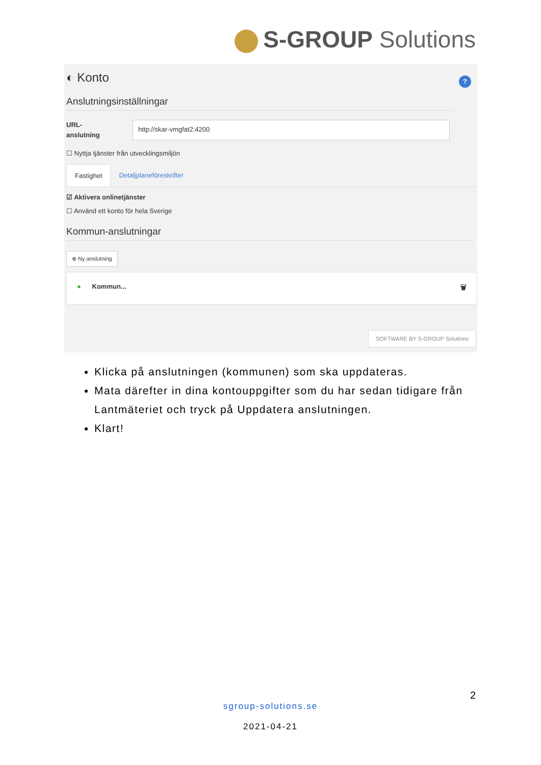S-GROUP Solutions
?
◐ Konto
Anslutningsinställningar
URL-
anslutning
http://skar-vmgfat2:4200
☐ Nyttja tjänster från utvecklingsmiljön
Fastighet Detaljplaneföreskrifter
☑ Aktivera onlinetjänster
☐ Använd ett konto för hela Sverige
Kommun-anslutningar
⊕ Ny anslutning
● Kommun... 🗑
SOFTWARE BY S-GROUP Solutions
Klicka på anslutningen (kommunen) som ska uppdateras.
Mata därefter in dina kontouppgifter som du har sedan tidigare från Lantmäteriet och tryck på Uppdatera anslutningen.
Klart!
2
sgroup-solutions.se
2021-04-21